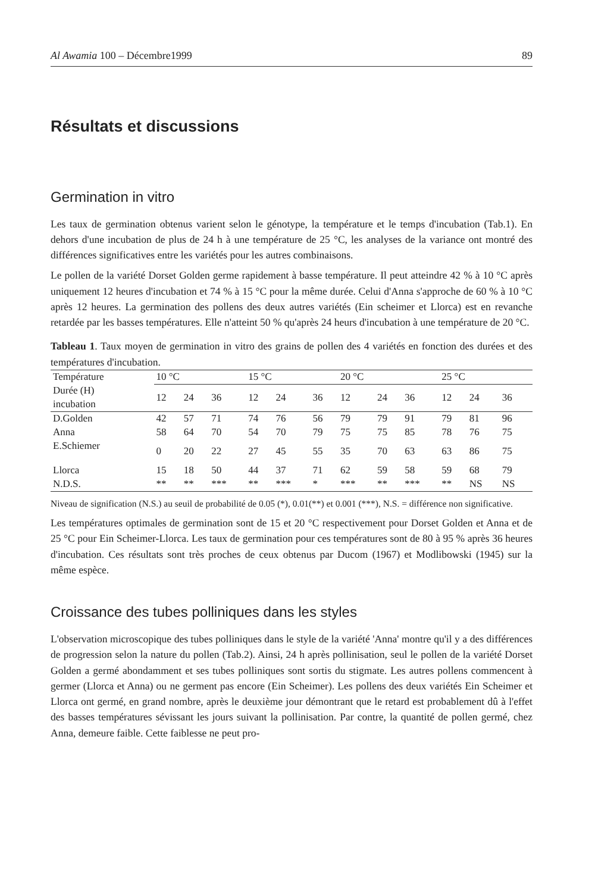Al Awamia 100 – Décembre1999 89
Résultats et discussions
Germination in vitro
Les taux de germination obtenus varient selon le génotype, la température et le temps d'incubation (Tab.1). En dehors d'une incubation de plus de 24 h à une température de 25 °C, les analyses de la variance ont montré des différences significatives entre les variétés pour les autres combinaisons.
Le pollen de la variété Dorset Golden germe rapidement à basse température. Il peut atteindre 42 % à 10 °C après uniquement 12 heures d'incubation et 74 % à 15 °C pour la même durée. Celui d'Anna s'approche de 60 % à 10 °C après 12 heures. La germination des pollens des deux autres variétés (Ein scheimer et Llorca) est en revanche retardée par les basses températures. Elle n'atteint 50 % qu'après 24 heurs d'incubation à une température de 20 °C.
Tableau 1. Taux moyen de germination in vitro des grains de pollen des 4 variétés en fonction des durées et des températures d'incubation.
| Température | 10 °C | | | 15 °C | | | 20 °C | | | 25 °C | | |
| --- | --- | --- | --- | --- | --- | --- | --- | --- | --- | --- | --- | --- |
| Durée (H) incubation | 12 | 24 | 36 | 12 | 24 | 36 | 12 | 24 | 36 | 12 | 24 | 36 |
| D.Golden | 42 | 57 | 71 | 74 | 76 | 56 | 79 | 79 | 91 | 79 | 81 | 96 |
| Anna | 58 | 64 | 70 | 54 | 70 | 79 | 75 | 75 | 85 | 78 | 76 | 75 |
| E.Schiemer | 0 | 20 | 22 | 27 | 45 | 55 | 35 | 70 | 63 | 63 | 86 | 75 |
| Llorca | 15 | 18 | 50 | 44 | 37 | 71 | 62 | 59 | 58 | 59 | 68 | 79 |
| N.D.S. | ** | ** | *** | ** | *** | * | *** | ** | *** | ** | NS | NS |
Niveau de signification (N.S.) au seuil de probabilité de 0.05 (*), 0.01(**) et 0.001 (***), N.S. = différence non significative.
Les températures optimales de germination sont de 15 et 20 °C respectivement pour Dorset Golden et Anna et de 25 °C pour Ein Scheimer-Llorca. Les taux de germination pour ces températures sont de 80 à 95 % après 36 heures d'incubation. Ces résultats sont très proches de ceux obtenus par Ducom (1967) et Modlibowski (1945) sur la même espèce.
Croissance des tubes polliniques dans les styles
L'observation microscopique des tubes polliniques dans le style de la variété 'Anna' montre qu'il y a des différences de progression selon la nature du pollen (Tab.2). Ainsi, 24 h après pollinisation, seul le pollen de la variété Dorset Golden a germé abondamment et ses tubes polliniques sont sortis du stigmate. Les autres pollens commencent à germer (Llorca et Anna) ou ne germent pas encore (Ein Scheimer). Les pollens des deux variétés Ein Scheimer et Llorca ont germé, en grand nombre, après le deuxième jour démontrant que le retard est probablement dû à l'effet des basses températures sévissant les jours suivant la pollinisation. Par contre, la quantité de pollen germé, chez Anna, demeure faible. Cette faiblesse ne peut pro-